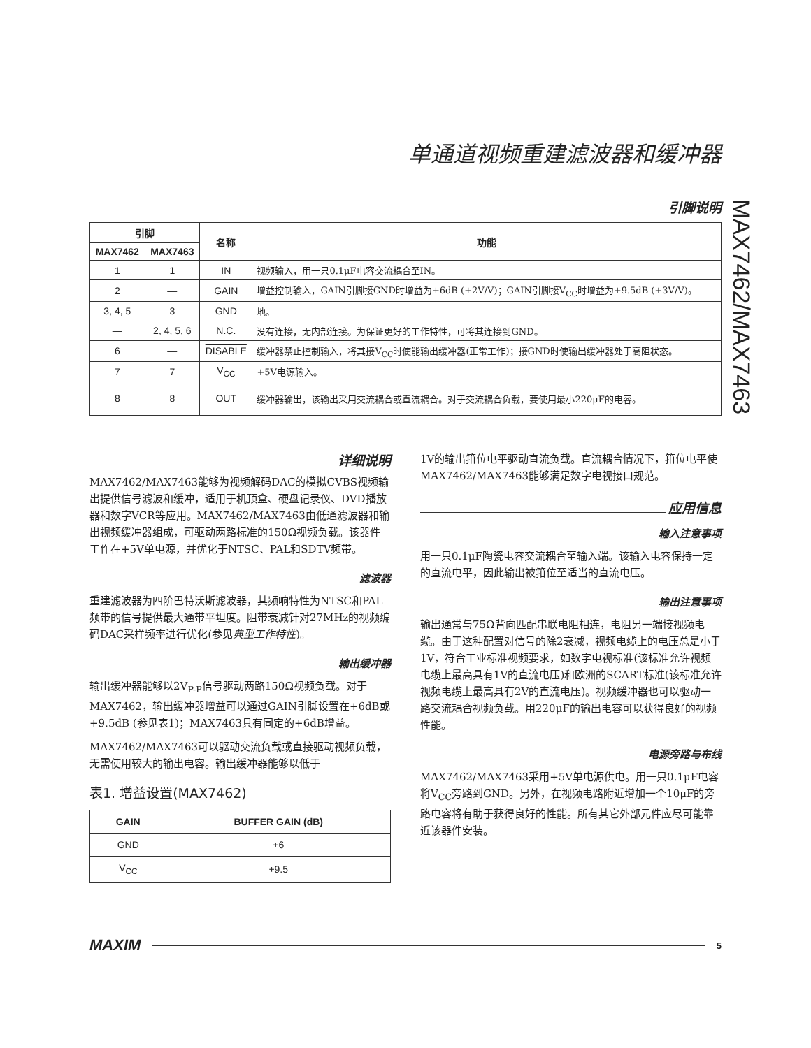单通道视频重建滤波器和缓冲器
MAX7462/MAX7463
引脚说明
| 引脚 | | 名称 | 功能 |
| --- | --- | --- | --- |
| MAX7462 | MAX7463 | | |
| 1 | 1 | IN | 视频输入，用一只0.1μF电容交流耦合至IN。 |
| 2 | — | GAIN | 增益控制输入，GAIN引脚接GND时增益为+6dB (+2V/V)；GAIN引脚接V<sub>CC</sub>时增益为+9.5dB (+3V/V)。 |
| 3, 4, 5 | 3 | GND | 地。 |
| — | 2, 4, 5, 6 | N.C. | 没有连接，无内部连接。为保证更好的工作特性，可将其连接到GND。 |
| 6 | — | DISABLE | 缓冲器禁止控制输入，将其接V<sub>CC</sub>时使能输出缓冲器(正常工作)；接GND时使输出缓冲器处于高阻状态。 |
| 7 | 7 | V<sub>CC</sub> | +5V电源输入。 |
| 8 | 8 | OUT | 缓冲器输出，该输出采用交流耦合或直流耦合。对于交流耦合负载，要使用最小220μF的电容。 |
详细说明
MAX7462/MAX7463能够为视频解码DAC的模拟CVBS视频输出提供信号滤波和缓冲，适用于机顶盒、硬盘记录仪、DVD播放器和数字VCR等应用。MAX7462/MAX7463由低通滤波器和输出视频缓冲器组成，可驱动两路标准的150Ω视频负载。该器件工作在+5V单电源，并优化于NTSC、PAL和SDTV频带。
滤波器
重建滤波器为四阶巴特沃斯滤波器，其频响特性为NTSC和PAL频带的信号提供最大通带平坦度。阻带衰减针对27MHz的视频编码DAC采样频率进行优化(参见典型工作特性)。
输出缓冲器
输出缓冲器能够以2V<sub>P-P</sub>信号驱动两路150Ω视频负载。对于MAX7462，输出缓冲器增益可以通过GAIN引脚设置在+6dB或+9.5dB (参见表1)；MAX7463具有固定的+6dB增益。
MAX7462/MAX7463可以驱动交流负载或直接驱动视频负载，无需使用较大的输出电容。输出缓冲器能够以低于
表1. 增益设置(MAX7462)
| GAIN | BUFFER GAIN (dB) |
| --- | --- |
| GND | +6 |
| V<sub>CC</sub> | +9.5 |
1V的输出箝位电平驱动直流负载。直流耦合情况下，箝位电平使MAX7462/MAX7463能够满足数字电视接口规范。
应用信息
输入注意事项
用一只0.1μF陶瓷电容交流耦合至输入端。该输入电容保持一定的直流电平，因此输出被箝位至适当的直流电压。
输出注意事项
输出通常与75Ω背向匹配串联电阻相连，电阻另一端接视频电缆。由于这种配置对信号的除2衰减，视频电缆上的电压总是小于1V，符合工业标准视频要求，如数字电视标准(该标准允许视频电缆上最高具有1V的直流电压)和欧洲的SCART标准(该标准允许视频电缆上最高具有2V的直流电压)。视频缓冲器也可以驱动一路交流耦合视频负载。用220μF的输出电容可以获得良好的视频性能。
电源旁路与布线
MAX7462/MAX7463采用+5V单电源供电。用一只0.1μF电容将V<sub>CC</sub>旁路到GND。另外，在视频电路附近增加一个10μF的旁路电容将有助于获得良好的性能。所有其它外部元件应尽可能靠近该器件安装。
MAXIM
5